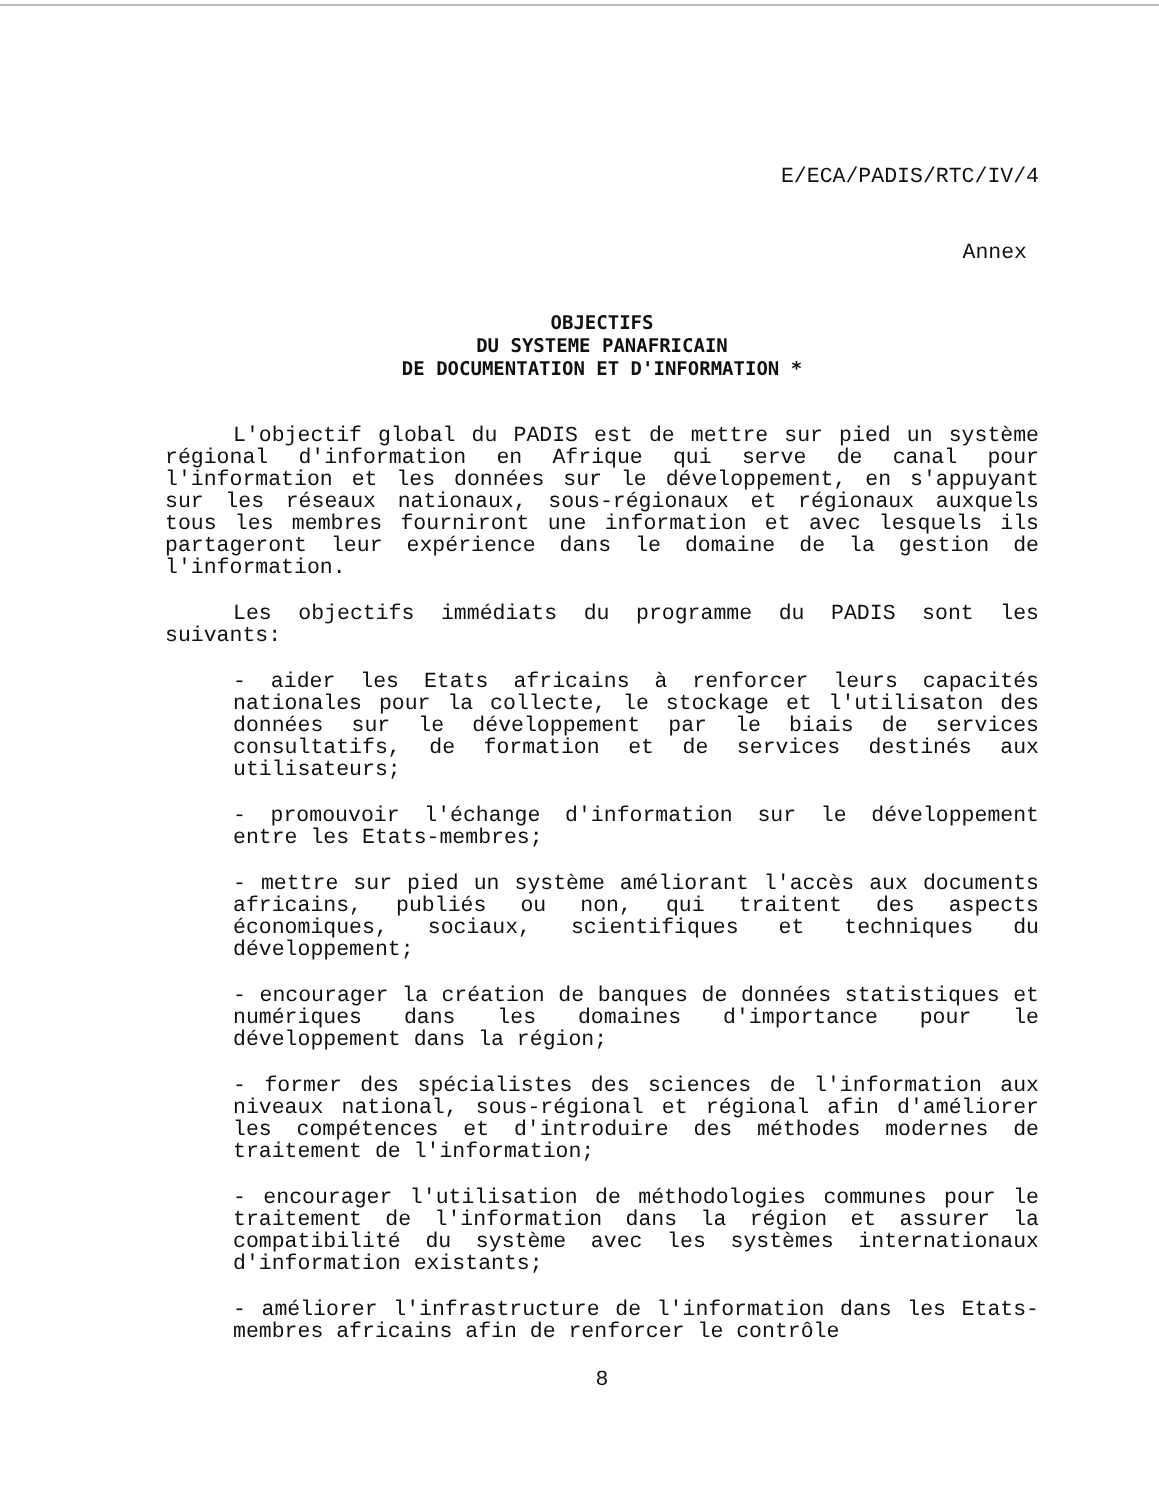E/ECA/PADIS/RTC/IV/4
Annex
OBJECTIFS
DU SYSTEME PANAFRICAIN
DE DOCUMENTATION ET D'INFORMATION *
L'objectif global du PADIS est de mettre sur pied un système régional d'information en Afrique qui serve de canal pour l'information et les données sur le développement, en s'appuyant sur les réseaux nationaux, sous-régionaux et régionaux auxquels tous les membres fourniront une information et avec lesquels ils partageront leur expérience dans le domaine de la gestion de l'information.
Les objectifs immédiats du programme du PADIS sont les suivants:
- aider les Etats africains à renforcer leurs capacités nationales pour la collecte, le stockage et l'utilisaton des données sur le développement par le biais de services consultatifs, de formation et de services destinés aux utilisateurs;
- promouvoir l'échange d'information sur le développement entre les Etats-membres;
- mettre sur pied un système améliorant l'accès aux documents africains, publiés ou non, qui traitent des aspects économiques, sociaux, scientifiques et techniques du développement;
- encourager la création de banques de données statistiques et numériques dans les domaines d'importance pour le développement dans la région;
- former des spécialistes des sciences de l'information aux niveaux national, sous-régional et régional afin d'améliorer les compétences et d'introduire des méthodes modernes de traitement de l'information;
- encourager l'utilisation de méthodologies communes pour le traitement de l'information dans la région et assurer la compatibilité du système avec les systèmes internationaux d'information existants;
- améliorer l'infrastructure de l'information dans les Etats-membres africains afin de renforcer le contrôle
8